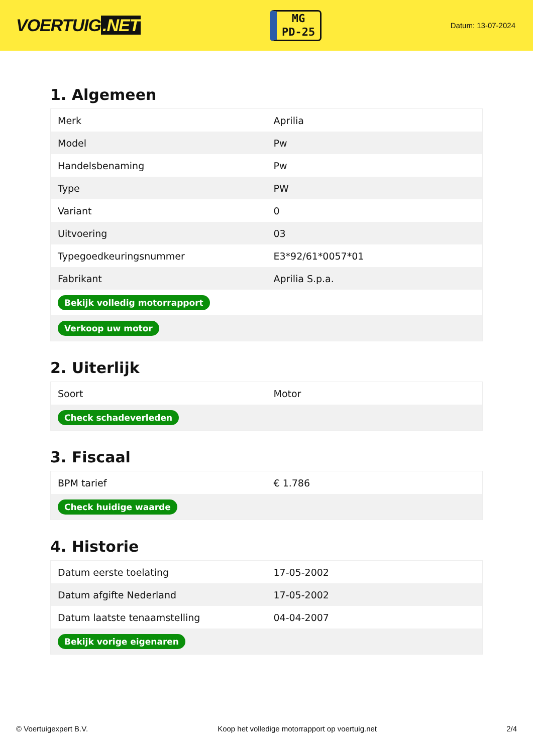VOERTUIG.NET
MG
PD-25
Datum: 13-07-2024
1. Algemeen
| Merk | Aprilia |
| Model | Pw |
| Handelsbenaming | Pw |
| Type | PW |
| Variant | 0 |
| Uitvoering | 03 |
| Typegoedkeuringsnummer | E3*92/61*0057*01 |
| Fabrikant | Aprilia S.p.a. |
| Bekijk volledig motorrapport | |
| Verkoop uw motor | |
2. Uiterlijk
| Soort | Motor |
| Check schadeverleden | |
3. Fiscaal
| BPM tarief | € 1.786 |
| Check huidige waarde | |
4. Historie
| Datum eerste toelating | 17-05-2002 |
| Datum afgifte Nederland | 17-05-2002 |
| Datum laatste tenaamstelling | 04-04-2007 |
| Bekijk vorige eigenaren | |
© Voertuigexpert B.V. Koop het volledige motorrapport op voertuig.net 2/4